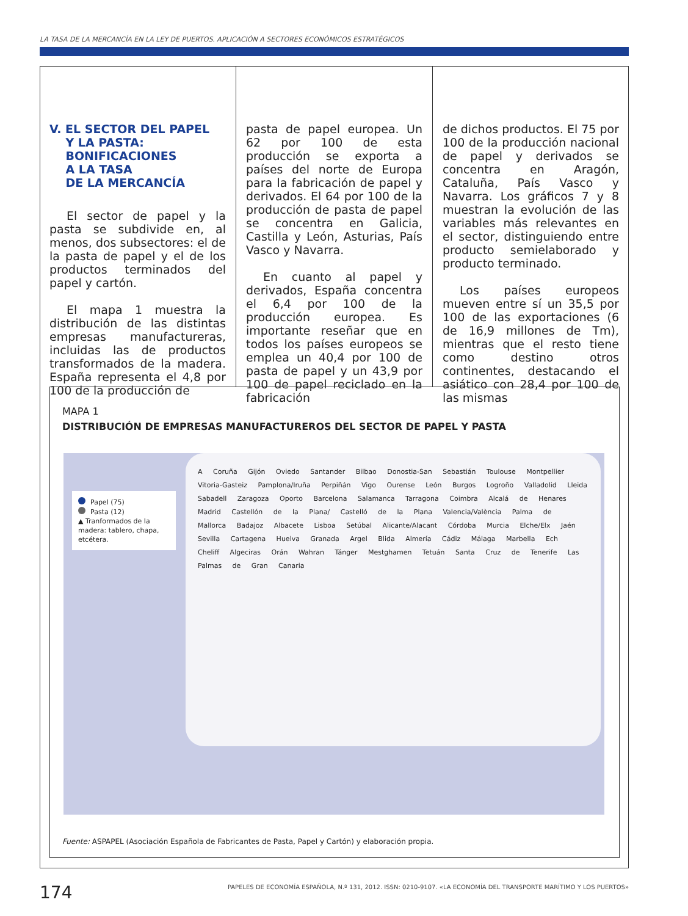LA TASA DE LA MERCANCÍA EN LA LEY DE PUERTOS. APLICACIÓN A SECTORES ECONÓMICOS ESTRATÉGICOS
V. EL SECTOR DEL PAPEL
Y LA PASTA:
BONIFICACIONES
A LA TASA
DE LA MERCANCÍA
El sector de papel y la pasta se subdivide en, al menos, dos subsectores: el de la pasta de papel y el de los productos terminados del papel y cartón.
El mapa 1 muestra la distribución de las distintas empresas manufactureras, incluidas las de productos transformados de la madera. España representa el 4,8 por 100 de la producción de
pasta de papel europea. Un 62 por 100 de esta producción se exporta a países del norte de Europa para la fabricación de papel y derivados. El 64 por 100 de la producción de pasta de papel se concentra en Galicia, Castilla y León, Asturias, País Vasco y Navarra.
En cuanto al papel y derivados, España concentra el 6,4 por 100 de la producción europea. Es importante reseñar que en todos los países europeos se emplea un 40,4 por 100 de pasta de papel y un 43,9 por 100 de papel reciclado en la fabricación
de dichos productos. El 75 por 100 de la producción nacional de papel y derivados se concentra en Aragón, Cataluña, País Vasco y Navarra. Los gráficos 7 y 8 muestran la evolución de las variables más relevantes en el sector, distinguiendo entre producto semielaborado y producto terminado.
Los países europeos mueven entre sí un 35,5 por 100 de las exportaciones (6 de 16,9 millones de Tm), mientras que el resto tiene como destino otros continentes, destacando el asiático con 28,4 por 100 de las mismas
MAPA 1
DISTRIBUCIÓN DE EMPRESAS MANUFACTUREROS DEL SECTOR DE PAPEL Y PASTA
Papel (75)
Pasta (12)
▲ Tranformados de la madera: tablero, chapa, etcétera.
A Coruña Gijón Oviedo Santander Bilbao Donostia-San Sebastián Toulouse Montpellier Vitoria-Gasteiz Pamplona/Iruña Perpiñán Vigo Ourense León Burgos Logroño Valladolid Lleida Sabadell Zaragoza Oporto Barcelona Salamanca Tarragona Coimbra Alcalá de Henares Madrid Castellón de la Plana/ Castelló de la Plana Valencia/València Palma de Mallorca Badajoz Albacete Lisboa Setúbal Alicante/Alacant Córdoba Murcia Elche/Elx Jaén Sevilla Cartagena Huelva Granada Argel Blida Almería Cádiz Málaga Marbella Ech Cheliff Algeciras Orán Wahran Tánger Mestghamen Tetuán Santa Cruz de Tenerife Las Palmas de Gran Canaria
Fuente: ASPAPEL (Asociación Española de Fabricantes de Pasta, Papel y Cartón) y elaboración propia.
174
PAPELES DE ECONOMÍA ESPAÑOLA, N.º 131, 2012. ISSN: 0210-9107. «LA ECONOMÍA DEL TRANSPORTE MARÍTIMO Y LOS PUERTOS»